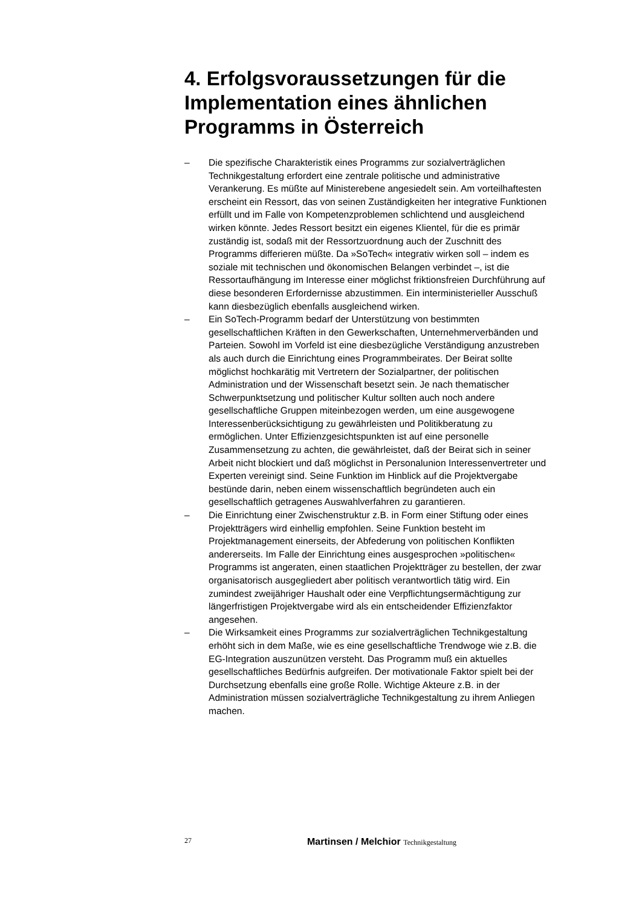4. Erfolgsvoraussetzungen für die Implementation eines ähnlichen Programms in Österreich
– Die spezifische Charakteristik eines Programms zur sozialverträglichen Technikgestaltung erfordert eine zentrale politische und administrative Verankerung. Es müßte auf Ministerebene angesiedelt sein. Am vorteilhaftesten erscheint ein Ressort, das von seinen Zuständigkeiten her integrative Funktionen erfüllt und im Falle von Kompetenzproblemen schlichtend und ausgleichend wirken könnte. Jedes Ressort besitzt ein eigenes Klientel, für die es primär zuständig ist, sodaß mit der Ressortzuordnung auch der Zuschnitt des Programms differieren müßte. Da »SoTech« integrativ wirken soll – indem es soziale mit technischen und ökonomischen Belangen verbindet –, ist die Ressortaufhängung im Interesse einer möglichst friktionsfreien Durchführung auf diese besonderen Erfordernisse abzustimmen. Ein interministerieller Ausschuß kann diesbezüglich ebenfalls ausgleichend wirken.
– Ein SoTech-Programm bedarf der Unterstützung von bestimmten gesellschaftlichen Kräften in den Gewerkschaften, Unternehmerverbänden und Parteien. Sowohl im Vorfeld ist eine diesbezügliche Verständigung anzustreben als auch durch die Einrichtung eines Programmbeirates. Der Beirat sollte möglichst hochkarätig mit Vertretern der Sozialpartner, der politischen Administration und der Wissenschaft besetzt sein. Je nach thematischer Schwerpunktsetzung und politischer Kultur sollten auch noch andere gesellschaftliche Gruppen miteinbezogen werden, um eine ausgewogene Interessenberücksichtigung zu gewährleisten und Politikberatung zu ermöglichen. Unter Effizienzgesichtspunkten ist auf eine personelle Zusammensetzung zu achten, die gewährleistet, daß der Beirat sich in seiner Arbeit nicht blockiert und daß möglichst in Personalunion Interessenvertreter und Experten vereinigt sind. Seine Funktion im Hinblick auf die Projektvergabe bestünde darin, neben einem wissenschaftlich begründeten auch ein gesellschaftlich getragenes Auswahlverfahren zu garantieren.
– Die Einrichtung einer Zwischenstruktur z.B. in Form einer Stiftung oder eines Projektträgers wird einhellig empfohlen. Seine Funktion besteht im Projektmanagement einerseits, der Abfederung von politischen Konflikten andererseits. Im Falle der Einrichtung eines ausgesprochen »politischen« Programms ist angeraten, einen staatlichen Projektträger zu bestellen, der zwar organisatorisch ausgegliedert aber politisch verantwortlich tätig wird. Ein zumindest zweijähriger Haushalt oder eine Verpflichtungsermächtigung zur längerfristigen Projektvergabe wird als ein entscheidender Effizienzfaktor angesehen.
– Die Wirksamkeit eines Programms zur sozialverträglichen Technikgestaltung erhöht sich in dem Maße, wie es eine gesellschaftliche Trendwoge wie z.B. die EG-Integration auszunützen versteht. Das Programm muß ein aktuelles gesellschaftliches Bedürfnis aufgreifen. Der motivationale Faktor spielt bei der Durchsetzung ebenfalls eine große Rolle. Wichtige Akteure z.B. in der Administration müssen sozialverträgliche Technikgestaltung zu ihrem Anliegen machen.
27 Martinsen / Melchior Technikgestaltung